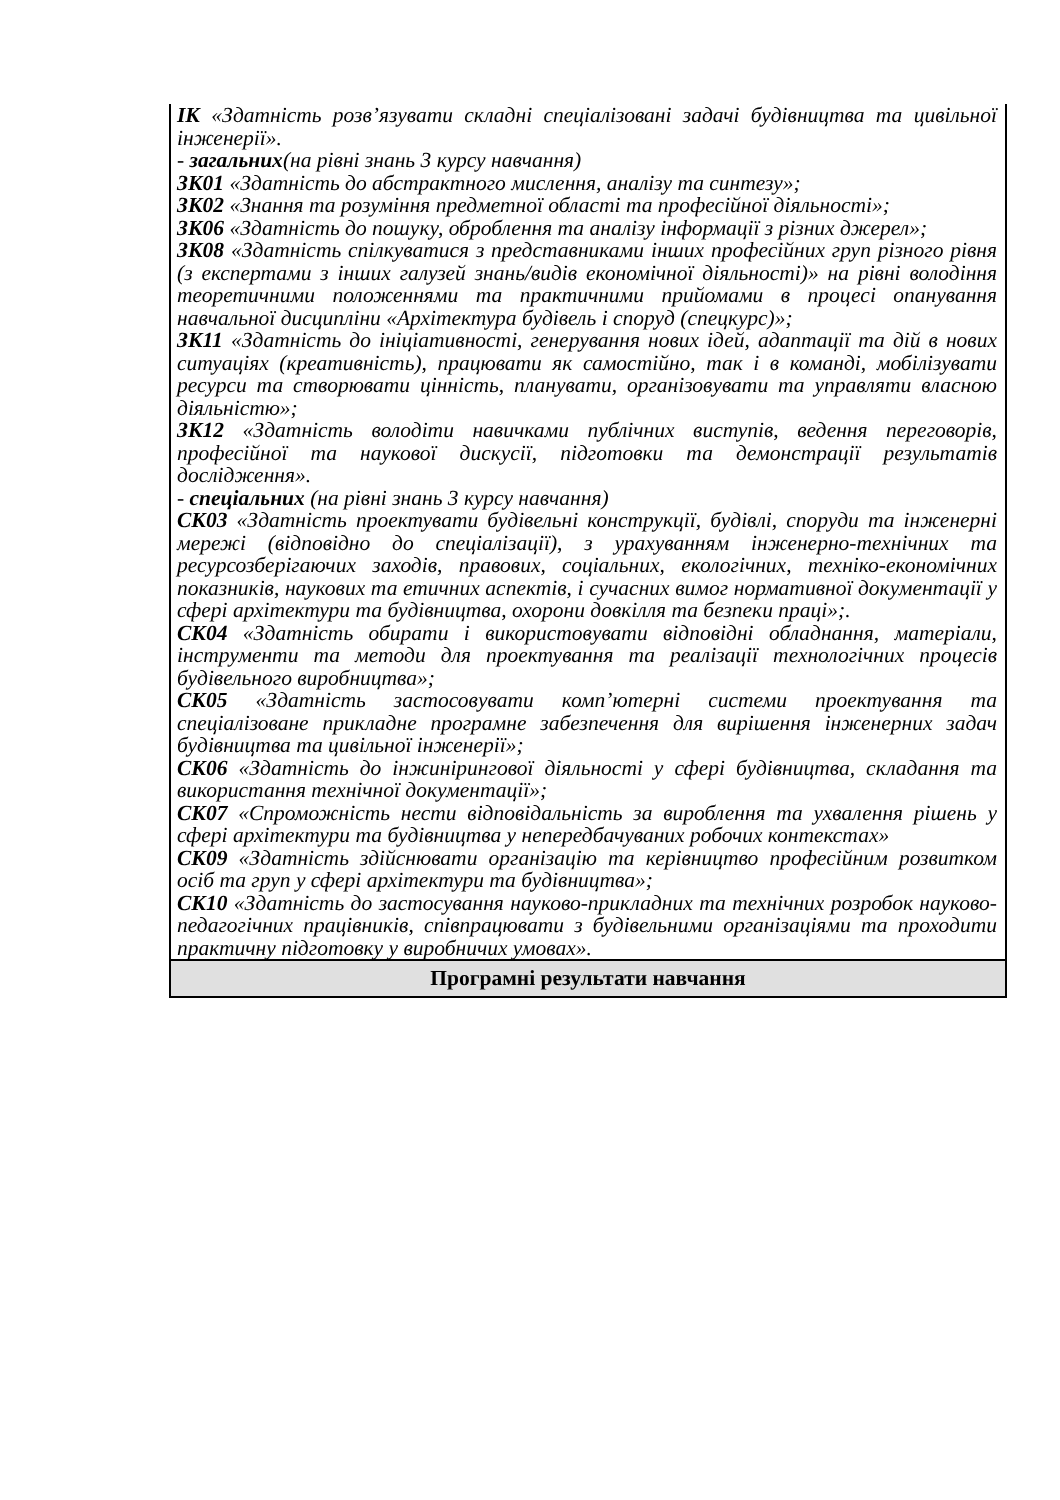| ІК «Здатність розв’язувати складні спеціалізовані задачі будівництва та цивільної інженерії». - загальних (на рівні знань 3 курсу навчання) ЗК01 «Здатність до абстрактного мислення, аналізу та синтезу»; ЗК02 «Знання та розуміння предметної області та професійної діяльності»; ЗК06 «Здатність до пошуку, оброблення та аналізу інформації з різних джерел»; ЗК08 «Здатність спілкуватися з представниками інших професійних груп різного рівня (з експертами з інших галузей знань/видів економічної діяльності)» на рівні володіння теоретичними положеннями та практичними прийомами в процесі опанування навчальної дисципліни «Архітектура будівель і споруд (спецкурс)»; ЗК11 «Здатність до ініціативності, генерування нових ідей, адаптації та дій в нових ситуаціях (креативність), працювати як самостійно, так і в команді, мобілізувати ресурси та створювати цінність, планувати, організовувати та управляти власною діяльністю»; ЗК12 «Здатність володіти навичками публічних виступів, ведення переговорів, професійної та наукової дискусії, підготовки та демонстрації результатів дослідження». - спеціальних (на рівні знань 3 курсу навчання) СК03 «Здатність проектувати будівельні конструкції, будівлі, споруди та інженерні мережі (відповідно до спеціалізації), з урахуванням інженерно-технічних та ресурсозберігаючих заходів, правових, соціальних, екологічних, техніко-економічних показників, наукових та етичних аспектів, і сучасних вимог нормативної документації у сфері архітектури та будівництва, охорони довкілля та безпеки праці»;. СК04 «Здатність обирати і використовувати відповідні обладнання, матеріали, інструменти та методи для проектування та реалізації технологічних процесів будівельного виробництва»; СК05 «Здатність застосовувати комп’ютерні системи проектування та спеціалізоване прикладне програмне забезпечення для вирішення інженерних задач будівництва та цивільної інженерії»; СК06 «Здатність до інжинірингової діяльності у сфері будівництва, складання та використання технічної документації»; СК07 «Спроможність нести відповідальність за вироблення та ухвалення рішень у сфері архітектури та будівництва у непередбачуваних робочих контекстах» СК09 «Здатність здійснювати організацію та керівництво професійним розвитком осіб та груп у сфері архітектури та будівництва»; СК10 «Здатність до застосування науково-прикладних та технічних розробок науково-педагогічних працівників, співпрацювати з будівельними організаціями та проходити практичну підготовку у виробничих умовах». |
| Програмні результати навчання |